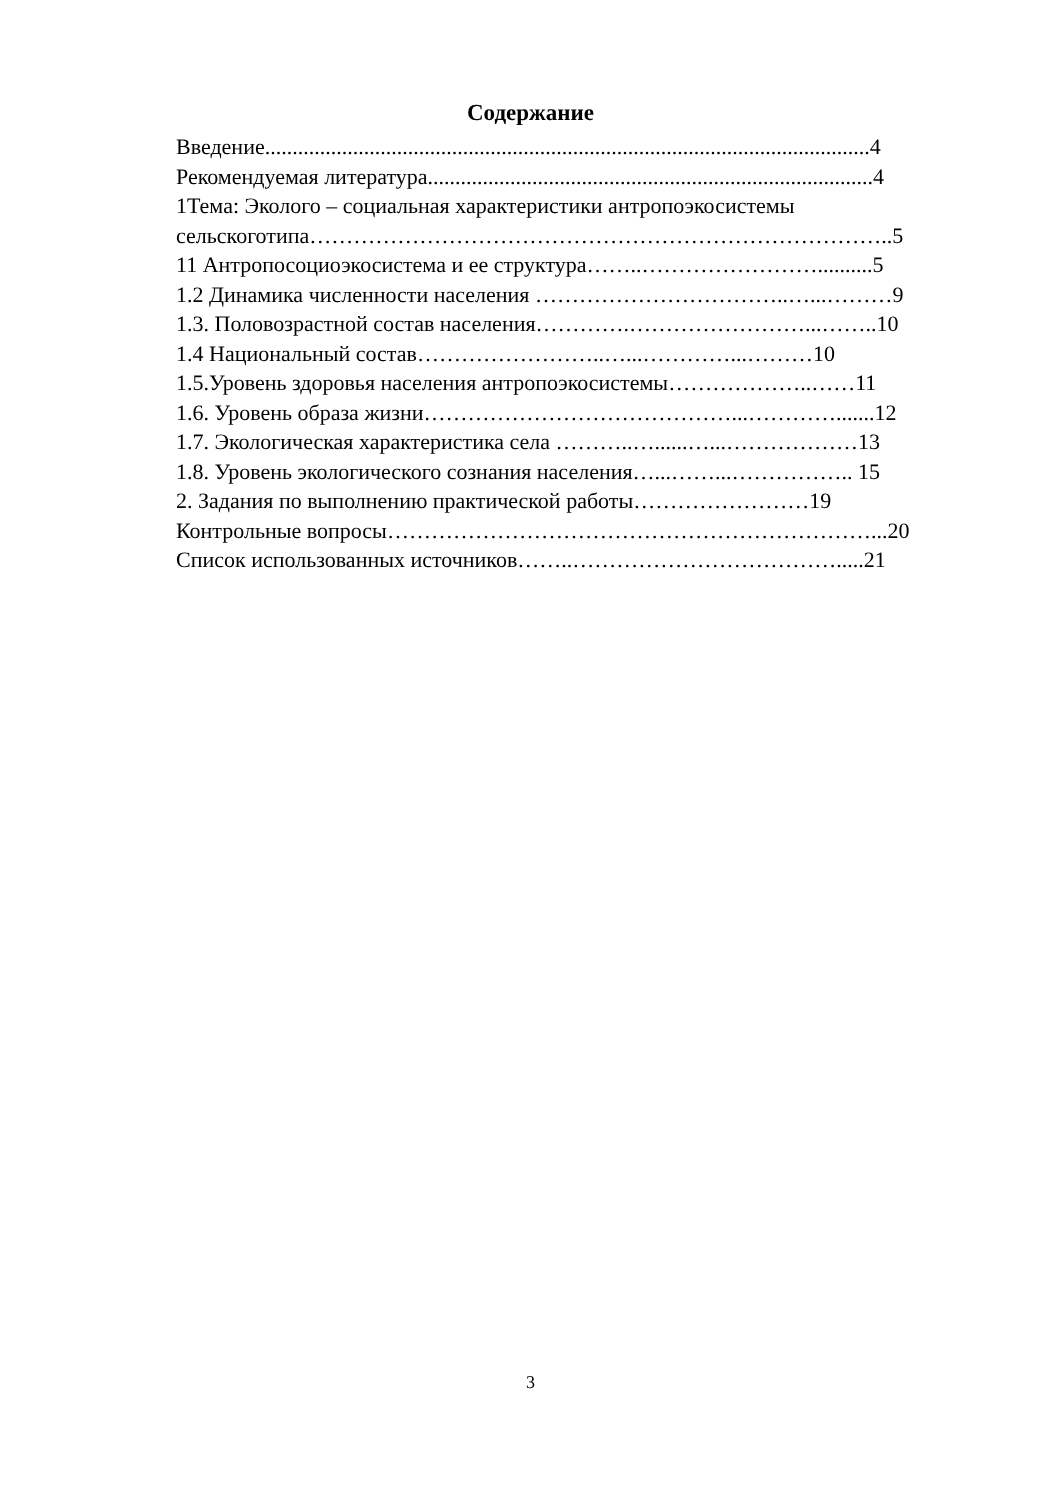Содержание
Введение..............................................................................................................4
Рекомендуемая литература.................................................................................4
1Тема: Эколого – социальная характеристики антропоэкосистемы
сельскоготипа……………………………………………………………………..5
11 Антропосоциоэкосистема и ее структура……..……………………..........5
1.2 Динамика численности населения ……………………………..…...………9
1.3. Половозрастной состав населения………….……………………...……..10
1.4 Национальный состав……………………..…...…………...………10
1.5.Уровень здоровья населения антропоэкосистемы………………..……11
1.6. Уровень образа жизни……………………………………...………….......12
1.7. Экологическая характеристика села ………..…......…...………………13
1.8. Уровень экологического сознания населения…...……...…………….. 15
2. Задания по выполнению практической работы……………………19
Контрольные вопросы…………………………………………………………...20
Список использованных источников……..……………………………….....21
3